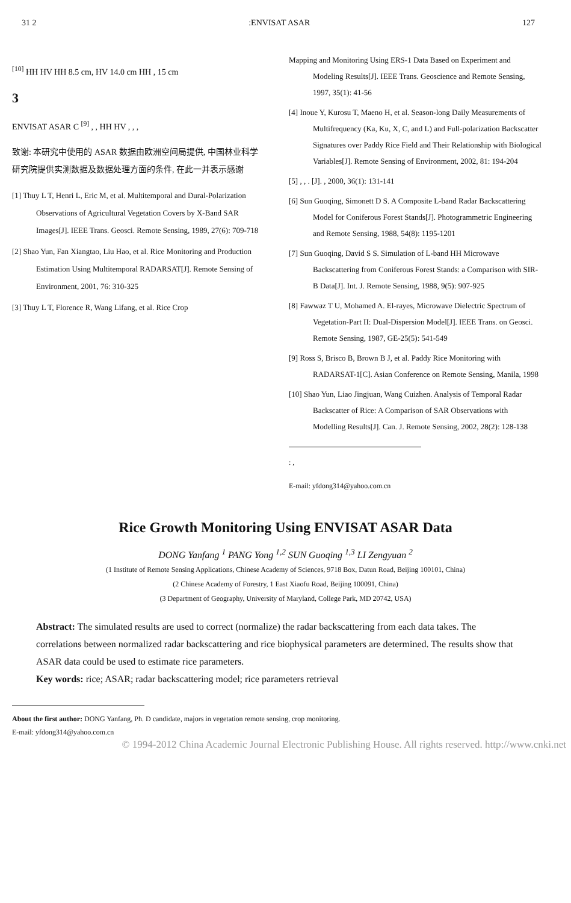31 2:ENVISAT ASAR 127
<sup>[10]</sup> HH HV HH 8.5 cm, HV 14.0 cm HH , 15 cm
3
ENVISAT ASAR C <sup>[9]</sup> , , HH HV , , ,
致谢: 本研究中使用的 ASAR 数据由欧洲空间局提供, 中国林业科学研究院提供实测数据及数据处理方面的条件, 在此一并表示感谢
[1] Thuy L T, Henri L, Eric M, et al. Multitemporal and Dural-Polarization Observations of Agricultural Vegetation Covers by X-Band SAR Images[J]. IEEE Trans. Geosci. Remote Sensing, 1989, 27(6): 709-718
[2] Shao Yun, Fan Xiangtao, Liu Hao, et al. Rice Monitoring and Production Estimation Using Multitemporal RADARSAT[J]. Remote Sensing of Environment, 2001, 76: 310-325
[3] Thuy L T, Florence R, Wang Lifang, et al. Rice Crop
Mapping and Monitoring Using ERS-1 Data Based on Experiment and Modeling Results[J]. IEEE Trans. Geoscience and Remote Sensing, 1997, 35(1): 41-56
[4] Inoue Y, Kurosu T, Maeno H, et al. Season-long Daily Measurements of Multifrequency (Ka, Ku, X, C, and L) and Full-polarization Backscatter Signatures over Paddy Rice Field and Their Relationship with Biological Variables[J]. Remote Sensing of Environment, 2002, 81: 194-204
[5] , , . [J]. , 2000, 36(1): 131-141
[6] Sun Guoqing, Simonett D S. A Composite L-band Radar Backscattering Model for Coniferous Forest Stands[J]. Photogrammetric Engineering and Remote Sensing, 1988, 54(8): 1195-1201
[7] Sun Guoqing, David S S. Simulation of L-band HH Microwave Backscattering from Coniferous Forest Stands: a Comparison with SIR-B Data[J]. Int. J. Remote Sensing, 1988, 9(5): 907-925
[8] Fawwaz T U, Mohamed A. El-rayes, Microwave Dielectric Spectrum of Vegetation-Part II: Dual-Dispersion Model[J]. IEEE Trans. on Geosci. Remote Sensing, 1987, GE-25(5): 541-549
[9] Ross S, Brisco B, Brown B J, et al. Paddy Rice Monitoring with RADARSAT-1[C]. Asian Conference on Remote Sensing, Manila, 1998
[10] Shao Yun, Liao Jingjuan, Wang Cuizhen. Analysis of Temporal Radar Backscatter of Rice: A Comparison of SAR Observations with Modelling Results[J]. Can. J. Remote Sensing, 2002, 28(2): 128-138
: ,
E-mail: yfdong314@yahoo.com.cn
Rice Growth Monitoring Using ENVISAT ASAR Data
DONG Yanfang <sup>1</sup> PANG Yong <sup>1,2</sup> SUN Guoqing <sup>1,3</sup> LI Zengyuan <sup>2</sup>
(1 Institute of Remote Sensing Applications, Chinese Academy of Sciences, 9718 Box, Datun Road, Beijing 100101, China)
(2 Chinese Academy of Forestry, 1 East Xiaofu Road, Beijing 100091, China)
(3 Department of Geography, University of Maryland, College Park, MD 20742, USA)
Abstract: The simulated results are used to correct (normalize) the radar backscattering from each data takes. The correlations between normalized radar backscattering and rice biophysical parameters are determined. The results show that ASAR data could be used to estimate rice parameters.
Key words: rice; ASAR; radar backscattering model; rice parameters retrieval
About the first author: DONG Yanfang, Ph. D candidate, majors in vegetation remote sensing, crop monitoring.
E-mail: yfdong314@yahoo.com.cn
© 1994-2012 China Academic Journal Electronic Publishing House. All rights reserved. http://www.cnki.net